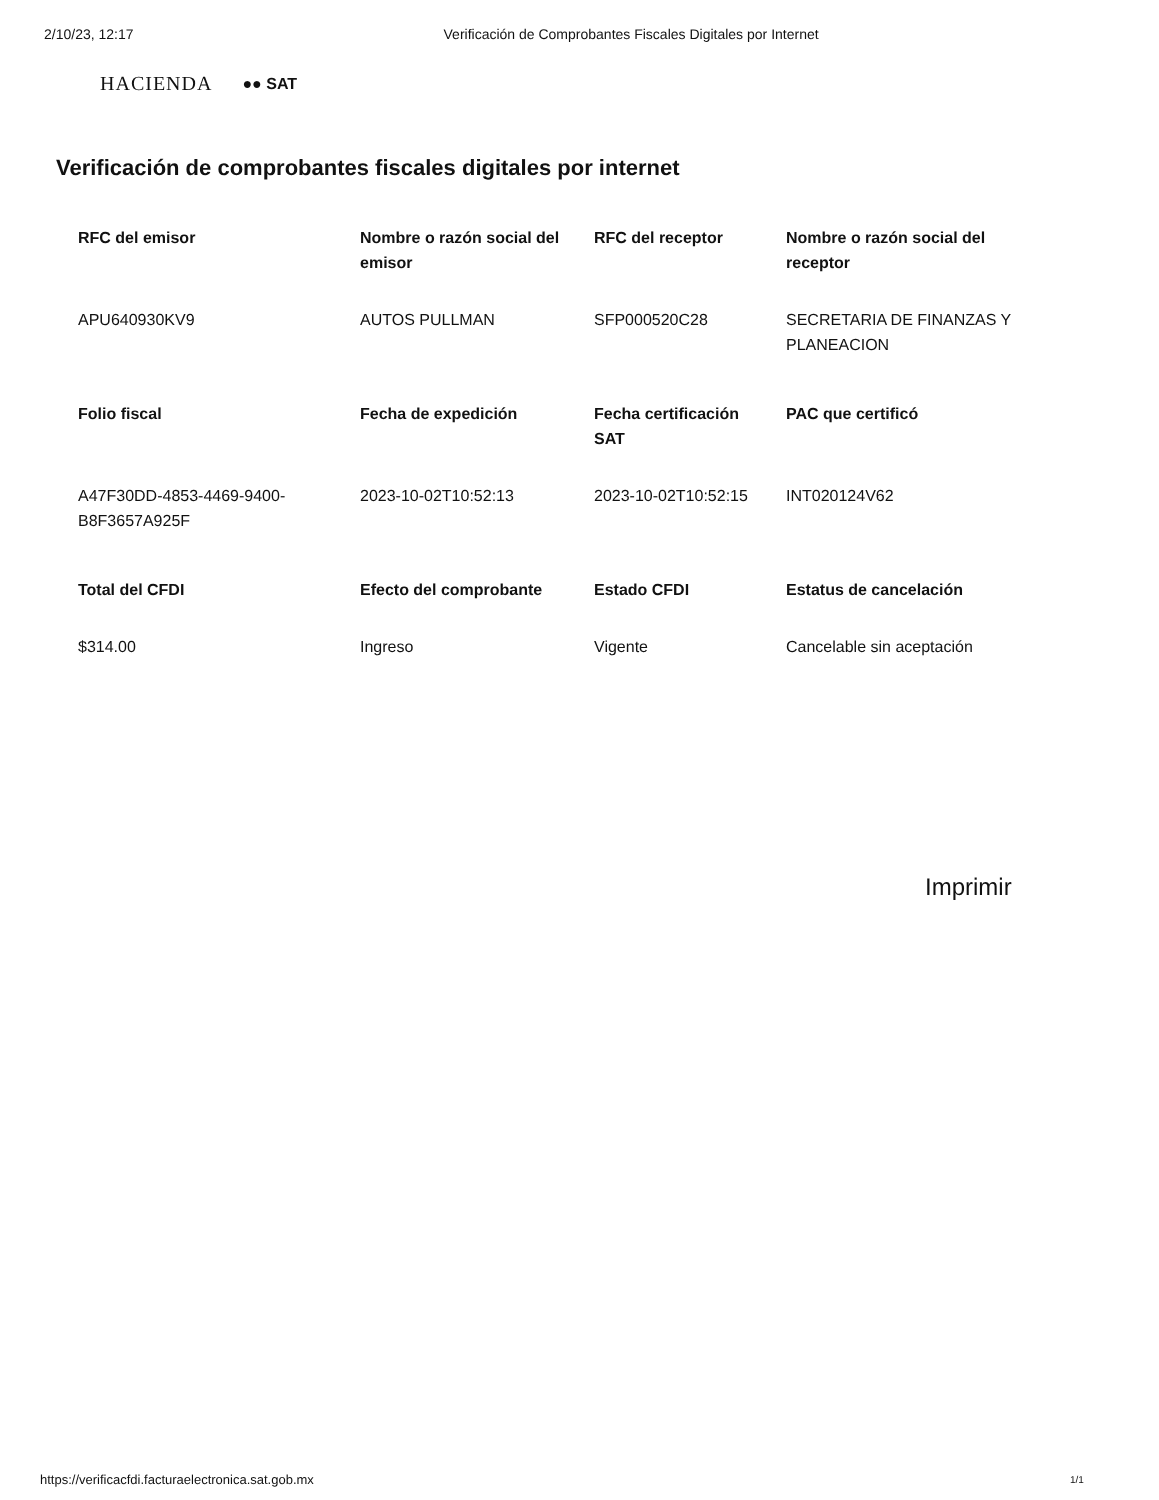2/10/23, 12:17 Verificación de Comprobantes Fiscales Digitales por Internet
HACIENDA ●● SAT
Verificación de comprobantes fiscales digitales por internet
| RFC del emisor | Nombre o razón social del emisor | RFC del receptor | Nombre o razón social del receptor |
| --- | --- | --- | --- |
| APU640930KV9 | AUTOS PULLMAN | SFP000520C28 | SECRETARIA DE FINANZAS Y PLANEACION |
| Folio fiscal | Fecha de expedición | Fecha certificación SAT | PAC que certificó |
| A47F30DD-4853-4469-9400-B8F3657A925F | 2023-10-02T10:52:13 | 2023-10-02T10:52:15 | INT020124V62 |
| Total del CFDI | Efecto del comprobante | Estado CFDI | Estatus de cancelación |
| $314.00 | Ingreso | Vigente | Cancelable sin aceptación |
Imprimir
https://verificacfdi.facturaelectronica.sat.gob.mx
1/1